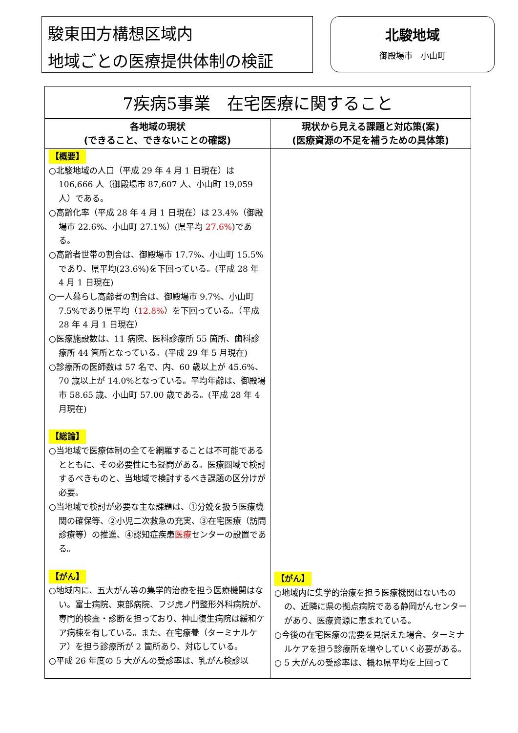駿東田方構想区域内
地域ごとの医療提供体制の検証
北駿地域
御殿場市　小山町
| 7疾病5事業 在宅医療に関すること | |
| --- | --- |
| 各地域の現状 (できること、できないことの確認) | 現状から見える課題と対応策(案) (医療資源の不足を補うための具体策) |
| 【概要】 ○北駿地域の人口（平成 29 年 4 月 1 日現在）は 106,666 人（御殿場市 87,607 人、小山町 19,059 人）である。 ○高齢化率（平成 28 年 4 月 1 日現在）は 23.4%（御殿場市 22.6%、小山町 27.1%）(県平均 27.6% )である。 ○高齢者世帯の割合は、御殿場市 17.7%、小山町 15.5%であり、県平均(23.6%)を下回っている。(平成 28 年 4 月 1 日現在) ○一人暮らし高齢者の割合は、御殿場市 9.7%、小山町 7.5%であり県平均（ 12.8% ）を下回っている。（平成 28 年 4 月 1 日現在） ○医療施設数は、11 病院、医科診療所 55 箇所、歯科診療所 44 箇所となっている。(平成 29 年 5 月現在) ○診療所の医師数は 57 名で、内、60 歳以上が 45.6%、70 歳以上が 14.0%となっている。平均年齢は、御殿場市 58.65 歳、小山町 57.00 歳である。(平成 28 年 4 月現在) 【総論】 ○当地域で医療体制の全てを網羅することは不可能であるとともに、その必要性にも疑問がある。医療圏域で検討するべきものと、当地域で検討するべき課題の区分けが必要。 ○当地域で検討が必要な主な課題は、①分娩を扱う医療機関の確保等、②小児二次救急の充実、③在宅医療（訪問診療等）の推進、④認知症疾患 医療 センターの設置である。 【がん】 ○地域内に、五大がん等の集学的治療を担う医療機関はない。富士病院、東部病院、フジ虎ノ門整形外科病院が、専門的検査・診断を担っており、神山復生病院は緩和ケア病棟を有している。また、在宅療養（ターミナルケア）を担う診療所が 2 箇所あり、対応している。 ○平成 26 年度の 5 大がんの受診率は、乳がん検診以 | 【がん】 ○地域内に集学的治療を担う医療機関はないものの、近隣に県の拠点病院である静岡がんセンターがあり、医療資源に恵まれている。 ○今後の在宅医療の需要を見据えた場合、ターミナルケアを担う診療所を増やしていく必要がある。 ○ 5 大がんの受診率は、概ね県平均を上回って |